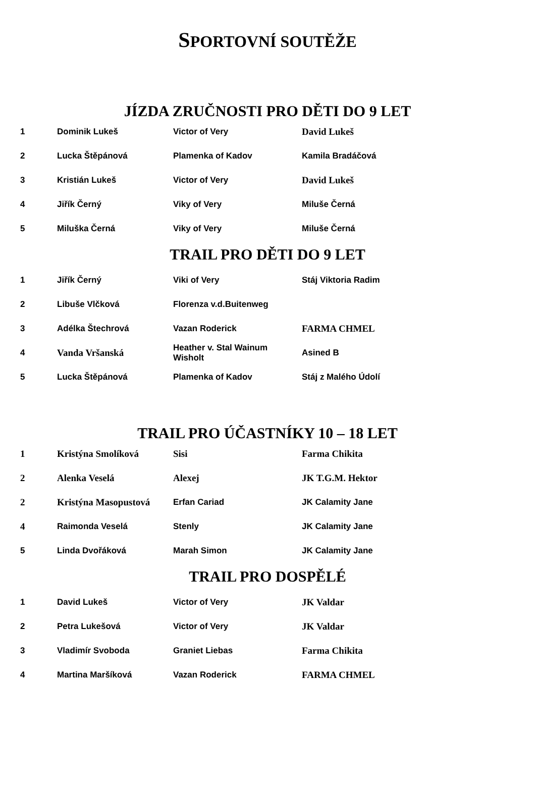SPORTOVNÍ SOUTĚŽE
JÍZDA ZRUČNOSTI PRO DĚTI DO 9 LET
| 1 | Dominik Lukeš | Victor of Very | David Lukeš |
| 2 | Lucka Štěpánová | Plamenka of Kadov | Kamila Bradáčová |
| 3 | Kristián Lukeš | Victor of Very | David Lukeš |
| 4 | Jiřík Černý | Viky of Very | Miluše Černá |
| 5 | Miluška Černá | Viky of Very | Miluše Černá |
TRAIL PRO DĚTI DO 9 LET
| 1 | Jiřík Černý | Viki of Very | Stáj Viktoria Radim |
| 2 | Libuše Vlčková | Florenza v.d.Buitenweg | |
| 3 | Adélka Štechrová | Vazan Roderick | FARMA CHMEL |
| 4 | Vanda Vršanská | Heather v. Stal Wainum Wisholt | Asined B |
| 5 | Lucka Štěpánová | Plamenka of Kadov | Stáj z Malého Údolí |
TRAIL PRO ÚČASTNÍKY 10 – 18 LET
| 1 | Kristýna Smolíková | Sisi | Farma Chikita |
| 2 | Alenka Veselá | Alexej | JK T.G.M. Hektor |
| 2 | Kristýna Masopustová | Erfan Cariad | JK Calamity Jane |
| 4 | Raimonda Veselá | Stenly | JK Calamity Jane |
| 5 | Linda Dvořáková | Marah Simon | JK Calamity Jane |
TRAIL PRO DOSPĚLÉ
| 1 | David Lukeš | Victor of Very | JK Valdar |
| 2 | Petra Lukešová | Victor of Very | JK Valdar |
| 3 | Vladimír Svoboda | Graniet Liebas | Farma Chikita |
| 4 | Martina Maršíková | Vazan Roderick | FARMA CHMEL |